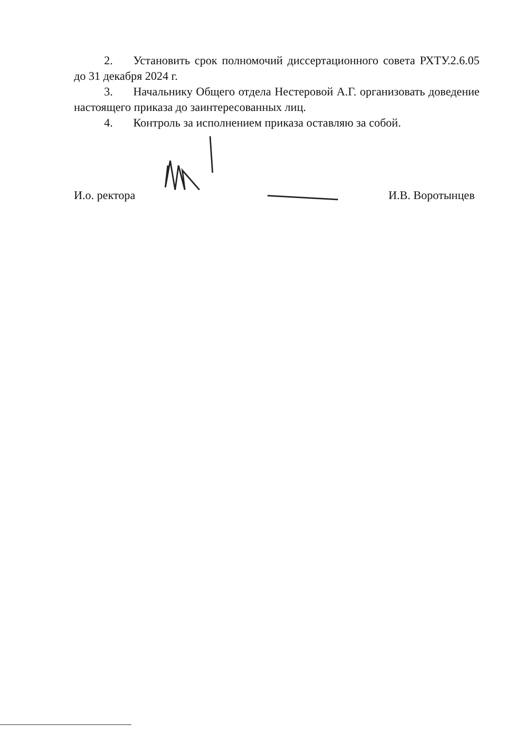2. Установить срок полномочий диссертационного совета РХТУ.2.6.05 до 31 декабря 2024 г.
3. Начальнику Общего отдела Нестеровой А.Г. организовать доведение настоящего приказа до заинтересованных лиц.
4. Контроль за исполнением приказа оставляю за собой.
И.о. ректора И.В. Воротынцев